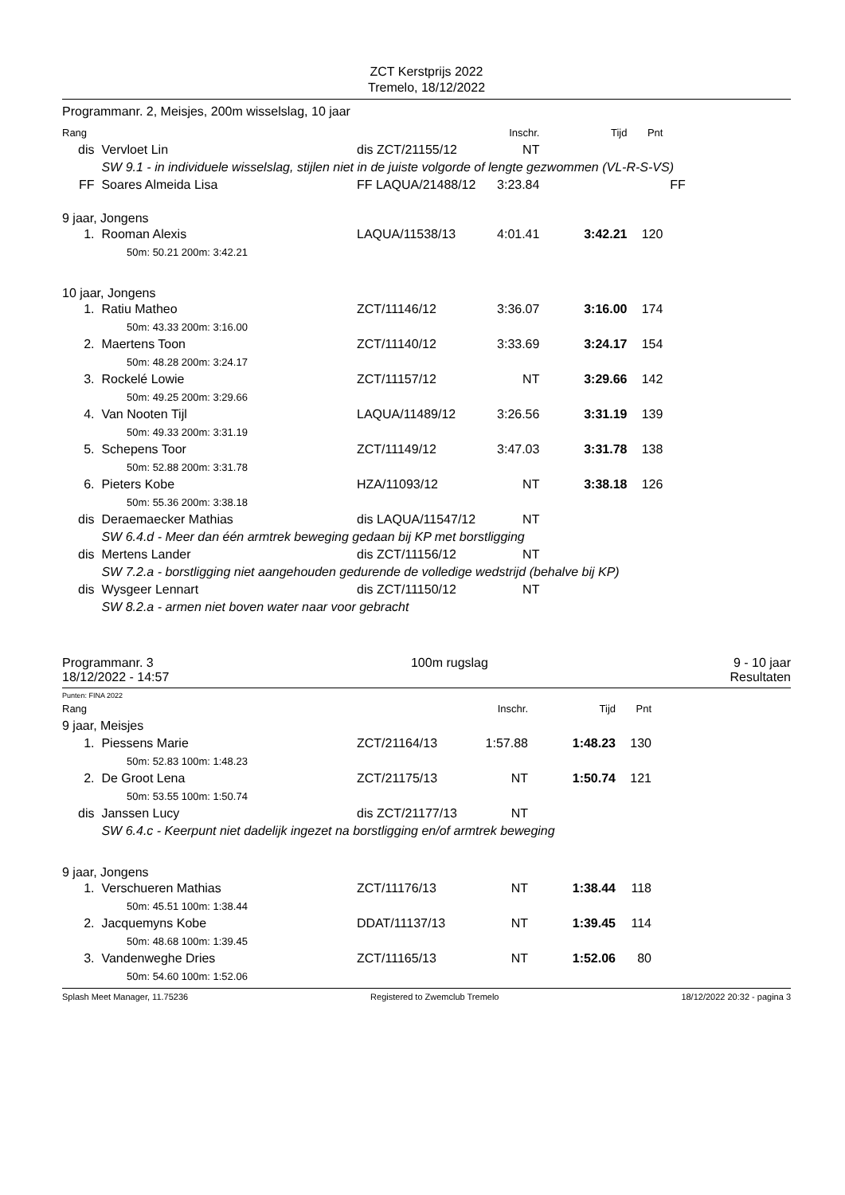ZCT Kerstprijs 2022
Tremelo, 18/12/2022
Programmanr. 2, Meisjes, 200m wisselslag, 10 jaar
| Rang | | | Inschr. | Tijd | Pnt | |
| dis | Vervloet Lin | dis ZCT/21155/12 | NT | | | |
| | SW 9.1 - in individuele wisselslag, stijlen niet in de juiste volgorde of lengte gezwommen (VL-R-S-VS) | | | | | |
| FF | Soares Almeida Lisa | FF LAQUA/21488/12 | 3:23.84 | | | FF |
| 9 jaar, Jongens | | | | | | |
| 1. | Rooman Alexis | LAQUA/11538/13 | 4:01.41 | 3:42.21 | 120 | |
| | 50m: 50.21 200m: 3:42.21 | | | | | |
| 10 jaar, Jongens | | | | | | |
| 1. | Ratiu Matheo | ZCT/11146/12 | 3:36.07 | 3:16.00 | 174 | |
| | 50m: 43.33 200m: 3:16.00 | | | | | |
| 2. | Maertens Toon | ZCT/11140/12 | 3:33.69 | 3:24.17 | 154 | |
| | 50m: 48.28 200m: 3:24.17 | | | | | |
| 3. | Rockelé Lowie | ZCT/11157/12 | NT | 3:29.66 | 142 | |
| | 50m: 49.25 200m: 3:29.66 | | | | | |
| 4. | Van Nooten Tijl | LAQUA/11489/12 | 3:26.56 | 3:31.19 | 139 | |
| | 50m: 49.33 200m: 3:31.19 | | | | | |
| 5. | Schepens Toor | ZCT/11149/12 | 3:47.03 | 3:31.78 | 138 | |
| | 50m: 52.88 200m: 3:31.78 | | | | | |
| 6. | Pieters Kobe | HZA/11093/12 | NT | 3:38.18 | 126 | |
| | 50m: 55.36 200m: 3:38.18 | | | | | |
| dis | Deraemaecker Mathias | dis LAQUA/11547/12 | NT | | | |
| | SW 6.4.d - Meer dan één armtrek beweging gedaan bij KP met borstligging | | | | | |
| dis | Mertens Lander | dis ZCT/11156/12 | NT | | | |
| | SW 7.2.a - borstligging niet aangehouden gedurende de volledige wedstrijd (behalve bij KP) | | | | | |
| dis | Wysgeer Lennart | dis ZCT/11150/12 | NT | | | |
| | SW 8.2.a - armen niet boven water naar voor gebracht | | | | | |
Programmanr. 3
18/12/2022 - 14:57
100m rugslag 9 - 10 jaar
Resultaten
Punten: FINA 2022
| Rang | | | Inschr. | Tijd | Pnt | |
| 9 jaar, Meisjes | | | | | | |
| 1. | Piessens Marie | ZCT/21164/13 | 1:57.88 | 1:48.23 | 130 | |
| | 50m: 52.83 100m: 1:48.23 | | | | | |
| 2. | De Groot Lena | ZCT/21175/13 | NT | 1:50.74 | 121 | |
| | 50m: 53.55 100m: 1:50.74 | | | | | |
| dis | Janssen Lucy | dis ZCT/21177/13 | NT | | | |
| | SW 6.4.c - Keerpunt niet dadelijk ingezet na borstligging en/of armtrek beweging | | | | | |
| 9 jaar, Jongens | | | | | | |
| 1. | Verschueren Mathias | ZCT/11176/13 | NT | 1:38.44 | 118 | |
| | 50m: 45.51 100m: 1:38.44 | | | | | |
| 2. | Jacquemyns Kobe | DDAT/11137/13 | NT | 1:39.45 | 114 | |
| | 50m: 48.68 100m: 1:39.45 | | | | | |
| 3. | Vandenweghe Dries | ZCT/11165/13 | NT | 1:52.06 | 80 | |
| | 50m: 54.60 100m: 1:52.06 | | | | | |
Splash Meet Manager, 11.75236 Registered to Zwemclub Tremelo 18/12/2022 20:32 - pagina 3